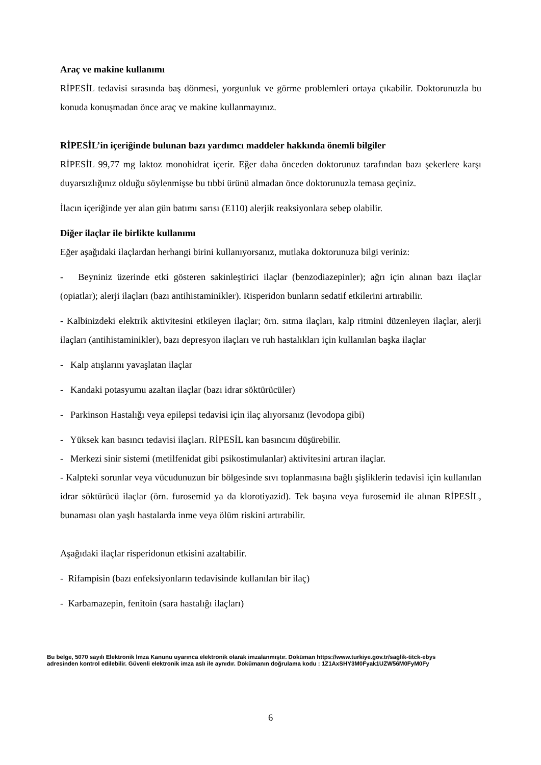Araç ve makine kullanımı
RİPESİL tedavisi sırasında baş dönmesi, yorgunluk ve görme problemleri ortaya çıkabilir. Doktorunuzla bu konuda konuşmadan önce araç ve makine kullanmayınız.
RİPESİL’in içeriğinde bulunan bazı yardımcı maddeler hakkında önemli bilgiler
RİPESİL 99,77 mg laktoz monohidrat içerir. Eğer daha önceden doktorunuz tarafından bazı şekerlere karşı duyarsızlığınız olduğu söylenmişse bu tıbbi ürünü almadan önce doktorunuzla temasa geçiniz.
İlacın içeriğinde yer alan gün batımı sarısı (E110) alerjik reaksiyonlara sebep olabilir.
Diğer ilaçlar ile birlikte kullanımı
Eğer aşağıdaki ilaçlardan herhangi birini kullanıyorsanız, mutlaka doktorunuza bilgi veriniz:
- Beyniniz üzerinde etki gösteren sakinleştirici ilaçlar (benzodiazepinler); ağrı için alınan bazı ilaçlar (opiatlar); alerji ilaçları (bazı antihistaminikler). Risperidon bunların sedatif etkilerini artırabilir.
- Kalbinizdeki elektrik aktivitesini etkileyen ilaçlar; örn. sıtma ilaçları, kalp ritmini düzenleyen ilaçlar, alerji ilaçları (antihistaminikler), bazı depresyon ilaçları ve ruh hastalıkları için kullanılan başka ilaçlar
- Kalp atışlarını yavaşlatan ilaçlar
- Kandaki potasyumu azaltan ilaçlar (bazı idrar söktürücüler)
- Parkinson Hastalığı veya epilepsi tedavisi için ilaç alıyorsanız (levodopa gibi)
- Yüksek kan basıncı tedavisi ilaçları. RİPESİL kan basıncını düşürebilir.
- Merkezi sinir sistemi (metilfenidat gibi psikostimulanlar) aktivitesini artıran ilaçlar.
- Kalpteki sorunlar veya vücudunuzun bir bölgesinde sıvı toplanmasına bağlı şişliklerin tedavisi için kullanılan idrar söktürücü ilaçlar (örn. furosemid ya da klorotiyazid). Tek başına veya furosemid ile alınan RİPESİL, bunaması olan yaşlı hastalarda inme veya ölüm riskini artırabilir.
Aşağıdaki ilaçlar risperidonun etkisini azaltabilir.
- Rifampisin (bazı enfeksiyonların tedavisinde kullanılan bir ilaç)
- Karbamazepin, fenitoin (sara hastalığı ilaçları)
Bu belge, 5070 sayılı Elektronik İmza Kanunu uyarınca elektronik olarak imzalanmıştır. Doküman https://www.turkiye.gov.tr/saglik-titck-ebys
adresinden kontrol edilebilir. Güvenli elektronik imza aslı ile aynıdır. Dokümanın doğrulama kodu : 1Z1AxSHY3M0Fyak1UZW56M0FyM0Fy
6